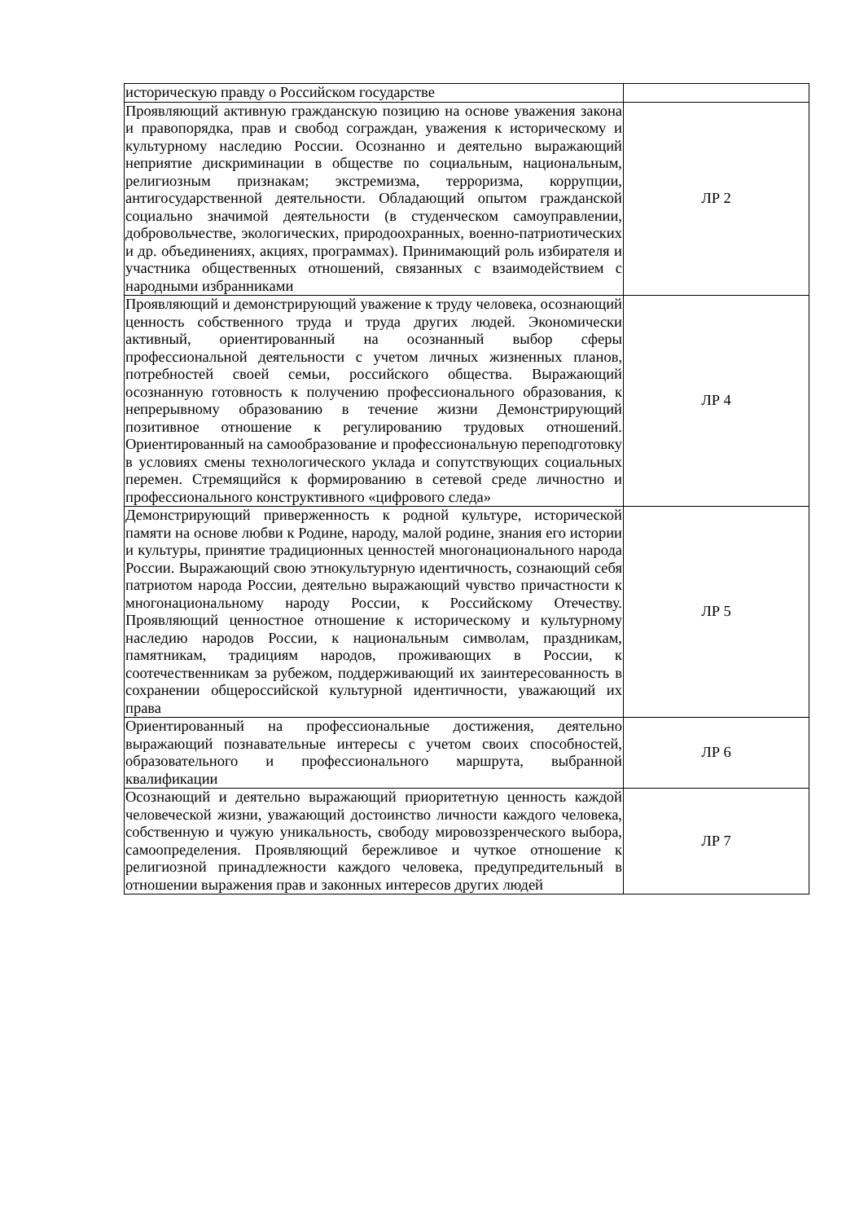| историческую правду о Российском государстве | |
| Проявляющий активную гражданскую позицию на основе уважения закона и правопорядка, прав и свобод сограждан, уважения к историческому и культурному наследию России. Осознанно и деятельно выражающий неприятие дискриминации в обществе по социальным, национальным, религиозным признакам; экстремизма, терроризма, коррупции, антигосударственной деятельности. Обладающий опытом гражданской социально значимой деятельности (в студенческом самоуправлении, добровольчестве, экологических, природоохранных, военно-патриотических и др. объединениях, акциях, программах). Принимающий роль избирателя и участника общественных отношений, связанных с взаимодействием с народными избранниками | ЛР 2 |
| Проявляющий и демонстрирующий уважение к труду человека, осознающий ценность собственного труда и труда других людей. Экономически активный, ориентированный на осознанный выбор сферы профессиональной деятельности с учетом личных жизненных планов, потребностей своей семьи, российского общества. Выражающий осознанную готовность к получению профессионального образования, к непрерывному образованию в течение жизни Демонстрирующий позитивное отношение к регулированию трудовых отношений. Ориентированный на самообразование и профессиональную переподготовку в условиях смены технологического уклада и сопутствующих социальных перемен. Стремящийся к формированию в сетевой среде личностно и профессионального конструктивного «цифрового следа» | ЛР 4 |
| Демонстрирующий приверженность к родной культуре, исторической памяти на основе любви к Родине, народу, малой родине, знания его истории и культуры, принятие традиционных ценностей многонационального народа России. Выражающий свою этнокультурную идентичность, сознающий себя патриотом народа России, деятельно выражающий чувство причастности к многонациональному народу России, к Российскому Отечеству. Проявляющий ценностное отношение к историческому и культурному наследию народов России, к национальным символам, праздникам, памятникам, традициям народов, проживающих в России, к соотечественникам за рубежом, поддерживающий их заинтересованность в сохранении общероссийской культурной идентичности, уважающий их права | ЛР 5 |
| Ориентированный на профессиональные достижения, деятельно выражающий познавательные интересы с учетом своих способностей, образовательного и профессионального маршрута, выбранной квалификации | ЛР 6 |
| Осознающий и деятельно выражающий приоритетную ценность каждой человеческой жизни, уважающий достоинство личности каждого человека, собственную и чужую уникальность, свободу мировоззренческого выбора, самоопределения. Проявляющий бережливое и чуткое отношение к религиозной принадлежности каждого человека, предупредительный в отношении выражения прав и законных интересов других людей | ЛР 7 |